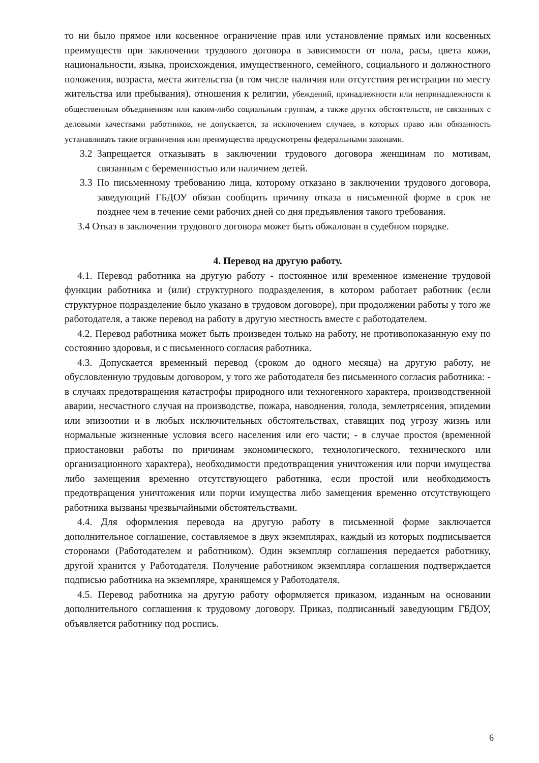то ни было прямое или косвенное ограничение прав или установление прямых или косвенных преимуществ при заключении трудового договора в зависимости от пола, расы, цвета кожи, национальности, языка, происхождения, имущественного, семейного, социального и должностного положения, возраста, места жительства (в том числе наличия или отсутствия регистрации по месту жительства или пребывания), отношения к религии, убеждений, принадлежности или непринадлежности к общественным объединениям или каким-либо социальным группам, а также других обстоятельств, не связанных с деловыми качествами работников, не допускается, за исключением случаев, в которых право или обязанность устанавливать такие ограничения или преимущества предусмотрены федеральными законами.
3.2 Запрещается отказывать в заключении трудового договора женщинам по мотивам, связанным с беременностью или наличием детей.
3.3 По письменному требованию лица, которому отказано в заключении трудового договора, заведующий ГБДОУ обязан сообщить причину отказа в письменной форме в срок не позднее чем в течение семи рабочих дней со дня предъявления такого требования.
3.4 Отказ в заключении трудового договора может быть обжалован в судебном порядке.
4. Перевод на другую работу.
4.1. Перевод работника на другую работу - постоянное или временное изменение трудовой функции работника и (или) структурного подразделения, в котором работает работник (если структурное подразделение было указано в трудовом договоре), при продолжении работы у того же работодателя, а также перевод на работу в другую местность вместе с работодателем.
4.2. Перевод работника может быть произведен только на работу, не противопоказанную ему по состоянию здоровья, и с письменного согласия работника.
4.3. Допускается временный перевод (сроком до одного месяца) на другую работу, не обусловленную трудовым договором, у того же работодателя без письменного согласия работника: - в случаях предотвращения катастрофы природного или техногенного характера, производственной аварии, несчастного случая на производстве, пожара, наводнения, голода, землетрясения, эпидемии или эпизоотии и в любых исключительных обстоятельствах, ставящих под угрозу жизнь или нормальные жизненные условия всего населения или его части; - в случае простоя (временной приостановки работы по причинам экономического, технологического, технического или организационного характера), необходимости предотвращения уничтожения или порчи имущества либо замещения временно отсутствующего работника, если простой или необходимость предотвращения уничтожения или порчи имущества либо замещения временно отсутствующего работника вызваны чрезвычайными обстоятельствами.
4.4. Для оформления перевода на другую работу в письменной форме заключается дополнительное соглашение, составляемое в двух экземплярах, каждый из которых подписывается сторонами (Работодателем и работником). Один экземпляр соглашения передается работнику, другой хранится у Работодателя. Получение работником экземпляра соглашения подтверждается подписью работника на экземпляре, хранящемся у Работодателя.
4.5. Перевод работника на другую работу оформляется приказом, изданным на основании дополнительного соглашения к трудовому договору. Приказ, подписанный заведующим ГБДОУ, объявляется работнику под роспись.
6